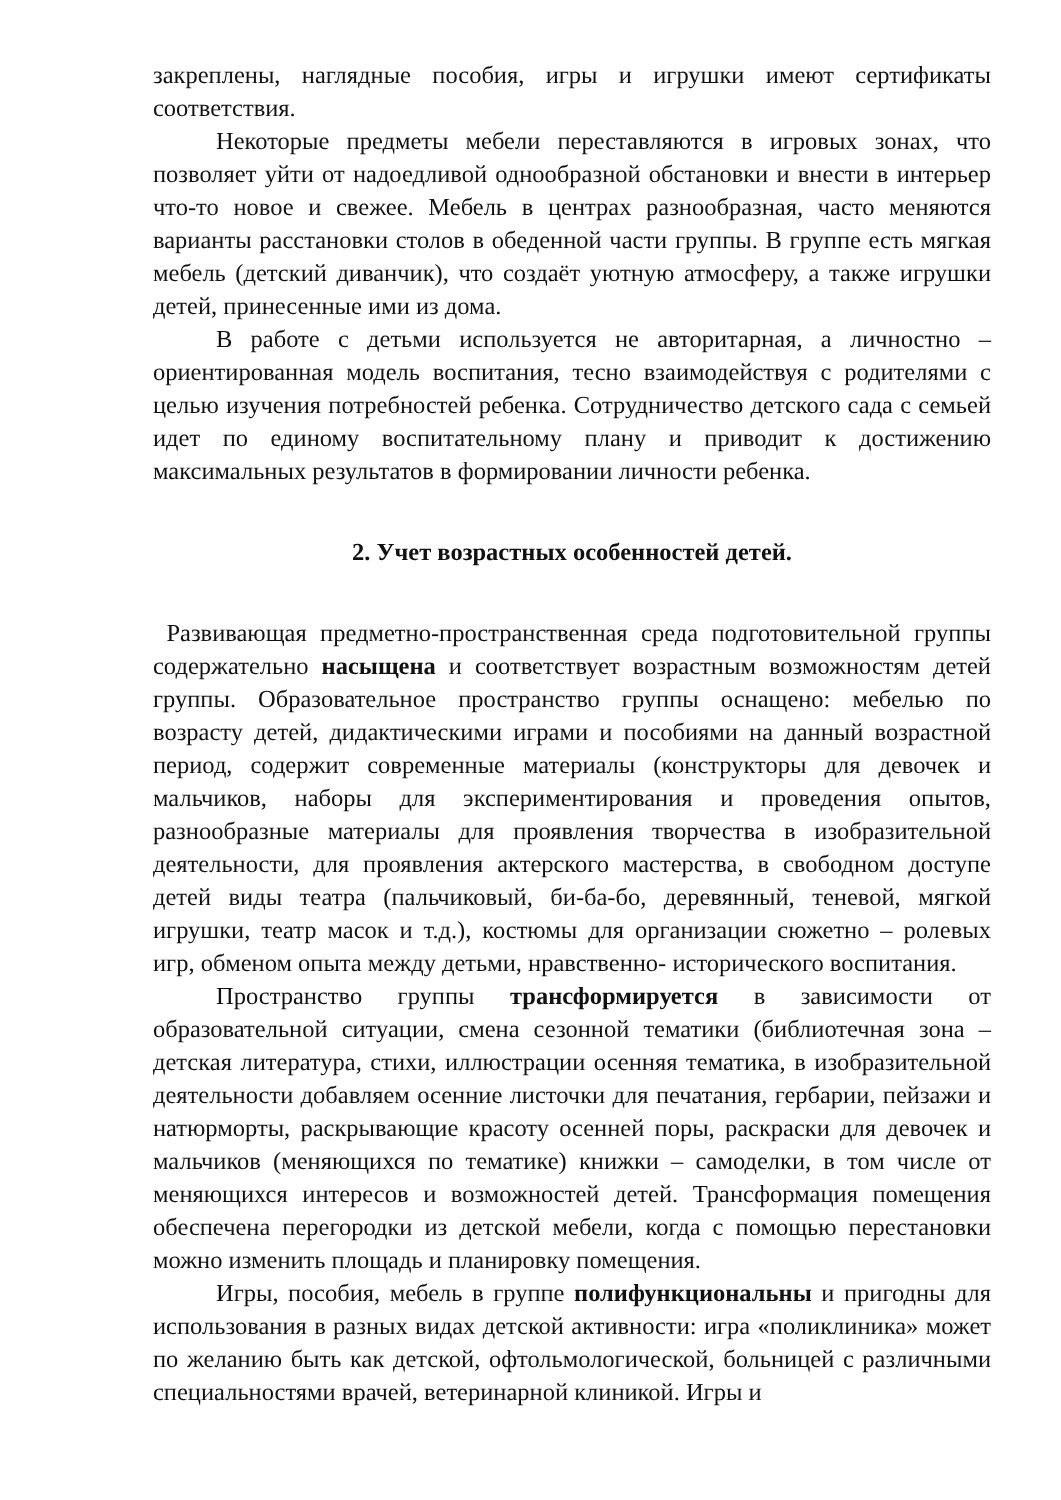закреплены, наглядные пособия, игры и игрушки имеют сертификаты соответствия.
Некоторые предметы мебели переставляются в игровых зонах, что позволяет уйти от надоедливой однообразной обстановки и внести в интерьер что-то новое и свежее. Мебель в центрах разнообразная, часто меняются варианты расстановки столов в обеденной части группы. В группе есть мягкая мебель (детский диванчик), что создаёт уютную атмосферу, а также игрушки детей, принесенные ими из дома.
В работе с детьми используется не авторитарная, а личностно – ориентированная модель воспитания, тесно взаимодействуя с родителями с целью изучения потребностей ребенка. Сотрудничество детского сада с семьей идет по единому воспитательному плану и приводит к достижению максимальных результатов в формировании личности ребенка.
2. Учет возрастных особенностей детей.
Развивающая предметно-пространственная среда подготовительной группы содержательно насыщена и соответствует возрастным возможностям детей группы. Образовательное пространство группы оснащено: мебелью по возрасту детей, дидактическими играми и пособиями на данный возрастной период, содержит современные материалы (конструкторы для девочек и мальчиков, наборы для экспериментирования и проведения опытов, разнообразные материалы для проявления творчества в изобразительной деятельности, для проявления актерского мастерства, в свободном доступе детей виды театра (пальчиковый, би-ба-бо, деревянный, теневой, мягкой игрушки, театр масок и т.д.), костюмы для организации сюжетно – ролевых игр, обменом опыта между детьми, нравственно- исторического воспитания.
Пространство группы трансформируется в зависимости от образовательной ситуации, смена сезонной тематики (библиотечная зона – детская литература, стихи, иллюстрации осенняя тематика, в изобразительной деятельности добавляем осенние листочки для печатания, гербарии, пейзажи и натюрморты, раскрывающие красоту осенней поры, раскраски для девочек и мальчиков (меняющихся по тематике) книжки – самоделки, в том числе от меняющихся интересов и возможностей детей. Трансформация помещения обеспечена перегородки из детской мебели, когда с помощью перестановки можно изменить площадь и планировку помещения.
Игры, пособия, мебель в группе полифункциональны и пригодны для использования в разных видах детской активности: игра «поликлиника» может по желанию быть как детской, офтольмологической, больницей с различными специальностями врачей, ветеринарной клиникой. Игры и